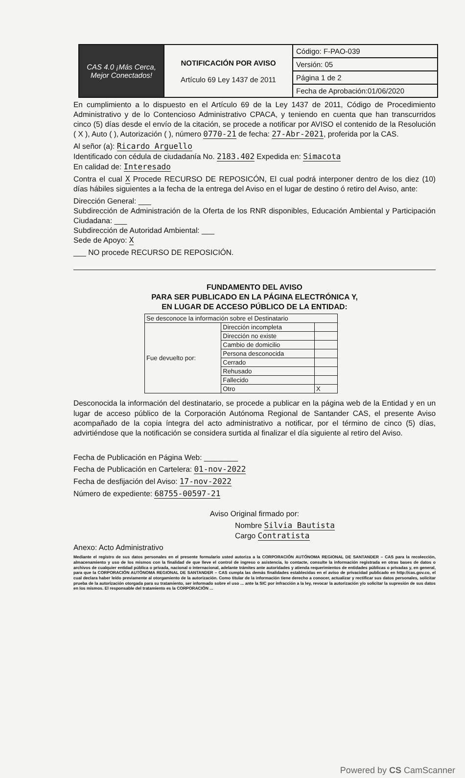| CAS 4.0 ¡Más Cerca, Mejor Conectados! | NOTIFICACIÓN POR AVISO Artículo 69 Ley 1437 de 2011 | Código: F-PAO-039 |
| | | Versión: 05 |
| | | Página 1 de 2 |
| | | Fecha de Aprobación:01/06/2020 |
En cumplimiento a lo dispuesto en el Artículo 69 de la Ley 1437 de 2011, Código de Procedimiento Administrativo y de lo Contencioso Administrativo CPACA, y teniendo en cuenta que han transcurridos cinco (5) días desde el envío de la citación, se procede a notificar por AVISO el contenido de la Resolución ( X ), Auto ( ), Autorización ( ), número 0770-21 de fecha: 27-Abr-2021, proferida por la CAS.
Al señor (a): Ricardo Arguello
Identificado con cédula de ciudadanía No. 2183.402 Expedida en: Simacota
En calidad de: Interesado
Contra el cual X Procede RECURSO DE REPOSICÓN, El cual podrá interponer dentro de los diez (10) días hábiles siguientes a la fecha de la entrega del Aviso en el lugar de destino ó retiro del Aviso, ante:
Dirección General: ___
Subdirección de Administración de la Oferta de los RNR disponibles, Educación Ambiental y Participación Ciudadana: ___
Subdirección de Autoridad Ambiental: ___
Sede de Apoyo: X
___ NO procede RECURSO DE REPOSICIÓN.
FUNDAMENTO DEL AVISO
PARA SER PUBLICADO EN LA PÁGINA ELECTRÓNICA Y,
EN LUGAR DE ACCESO PÚBLICO DE LA ENTIDAD:
| Se desconoce la información sobre el Destinatario | | |
| Fue devuelto por: | Dirección incompleta | |
| | Dirección no existe | |
| | Cambio de domicilio | |
| | Persona desconocida | |
| | Cerrado | |
| | Rehusado | |
| | Fallecido | |
| | Otro | X |
Desconocida la información del destinatario, se procede a publicar en la página web de la Entidad y en un lugar de acceso público de la Corporación Autónoma Regional de Santander CAS, el presente Aviso acompañado de la copia íntegra del acto administrativo a notificar, por el término de cinco (5) días, advirtiéndose que la notificación se considera surtida al finalizar el día siguiente al retiro del Aviso.
Fecha de Publicación en Página Web: ________
Fecha de Publicación en Cartelera: 01-nov-2022
Fecha de desfijación del Aviso: 17-nov-2022
Número de expediente: 68755-00597-21
Aviso Original firmado por:
Nombre Silvia Bautista
Cargo Contratista
Anexo: Acto Administrativo
Mediante el registro de sus datos personales en el presente formulario usted autoriza a la CORPORACIÓN AUTÓNOMA REGIONAL DE SANTANDER – CAS para la recolección, almacenamiento y uso de los mismos con la finalidad de que lleve el control de ingreso o asistencia, lo contacte, consulte la información registrada en otras bases de datos o archivos de cualquier entidad pública o privada, nacional o internacional, adelante trámites ante autoridades y atienda requerimientos de entidades públicas o privadas y, en general, para que la CORPORACIÓN AUTÓNOMA REGIONAL DE SANTANDER – CAS cumpla las demás finalidades establecidas en el aviso de privacidad publicado en http://cas.gov.co, el cual declara haber leído previamente al otorgamiento de la autorización. Como titular de la información tiene derecho a conocer, actualizar y rectificar sus datos personales, solicitar prueba de la autorización otorgada para su tratamiento, ser informado sobre el uso ... ante la SIC por infracción a la ley, revocar la autorización y/o solicitar la supresión de sus datos en los mismos. El responsable del tratamiento es la CORPORACIÓN ...
Powered by CS CamScanner